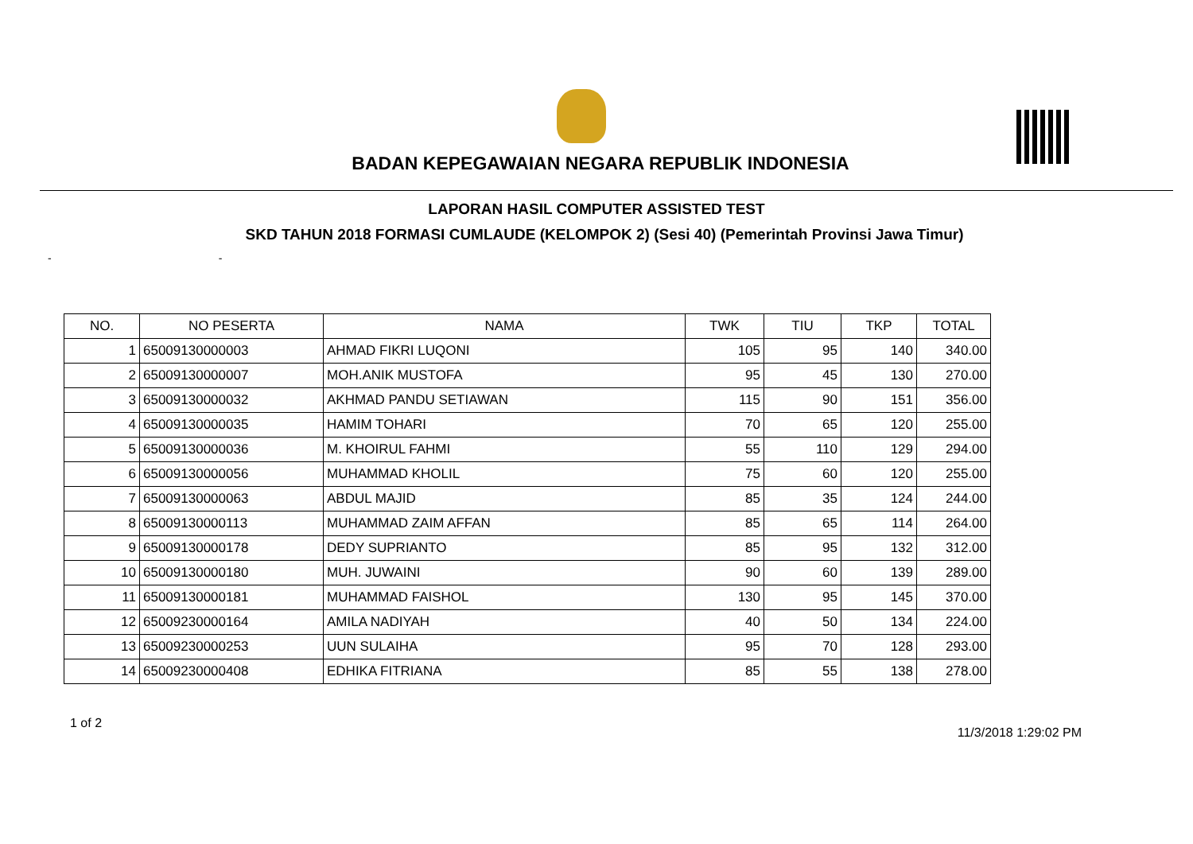BADAN KEPEGAWAIAN NEGARA REPUBLIK INDONESIA
LAPORAN HASIL COMPUTER ASSISTED TEST
SKD TAHUN 2018 FORMASI CUMLAUDE (KELOMPOK 2) (Sesi 40) (Pemerintah Provinsi Jawa Timur)
- -
| NO. | NO PESERTA | NAMA | TWK | TIU | TKP | TOTAL |
| --- | --- | --- | --- | --- | --- | --- |
| 1 | 65009130000003 | AHMAD FIKRI LUQONI | 105 | 95 | 140 | 340.00 |
| 2 | 65009130000007 | MOH.ANIK MUSTOFA | 95 | 45 | 130 | 270.00 |
| 3 | 65009130000032 | AKHMAD PANDU SETIAWAN | 115 | 90 | 151 | 356.00 |
| 4 | 65009130000035 | HAMIM TOHARI | 70 | 65 | 120 | 255.00 |
| 5 | 65009130000036 | M. KHOIRUL FAHMI | 55 | 110 | 129 | 294.00 |
| 6 | 65009130000056 | MUHAMMAD KHOLIL | 75 | 60 | 120 | 255.00 |
| 7 | 65009130000063 | ABDUL MAJID | 85 | 35 | 124 | 244.00 |
| 8 | 65009130000113 | MUHAMMAD ZAIM AFFAN | 85 | 65 | 114 | 264.00 |
| 9 | 65009130000178 | DEDY SUPRIANTO | 85 | 95 | 132 | 312.00 |
| 10 | 65009130000180 | MUH. JUWAINI | 90 | 60 | 139 | 289.00 |
| 11 | 65009130000181 | MUHAMMAD FAISHOL | 130 | 95 | 145 | 370.00 |
| 12 | 65009230000164 | AMILA NADIYAH | 40 | 50 | 134 | 224.00 |
| 13 | 65009230000253 | UUN SULAIHA | 95 | 70 | 128 | 293.00 |
| 14 | 65009230000408 | EDHIKA FITRIANA | 85 | 55 | 138 | 278.00 |
1 of 2 11/3/2018 1:29:02 PM